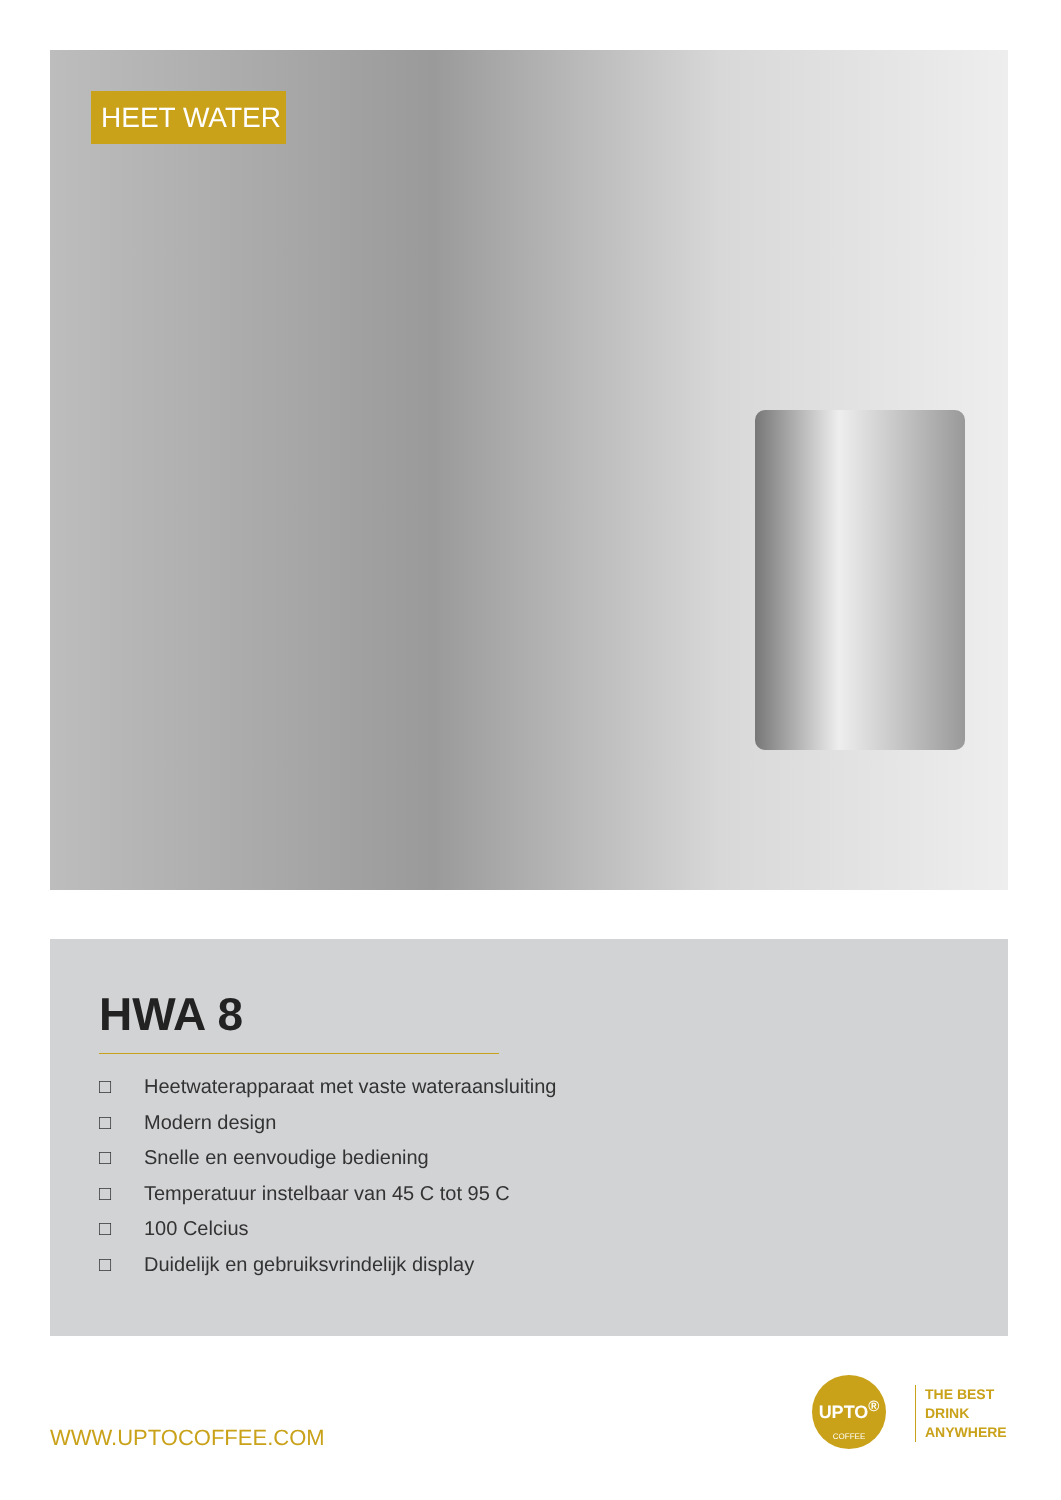HEET WATER
HWA 8
□ Heetwaterapparaat met vaste wateraansluiting
□ Modern design
□ Snelle en eenvoudige bediening
□ Temperatuur instelbaar van 45 C tot 95 C
□ 100 Celcius
□ Duidelijk en gebruiksvrindelijk display
WWW.UPTOCOFFEE.COM
UPTO<sup>®</sup>
COFFEE
THE BEST
DRINK
ANYWHERE